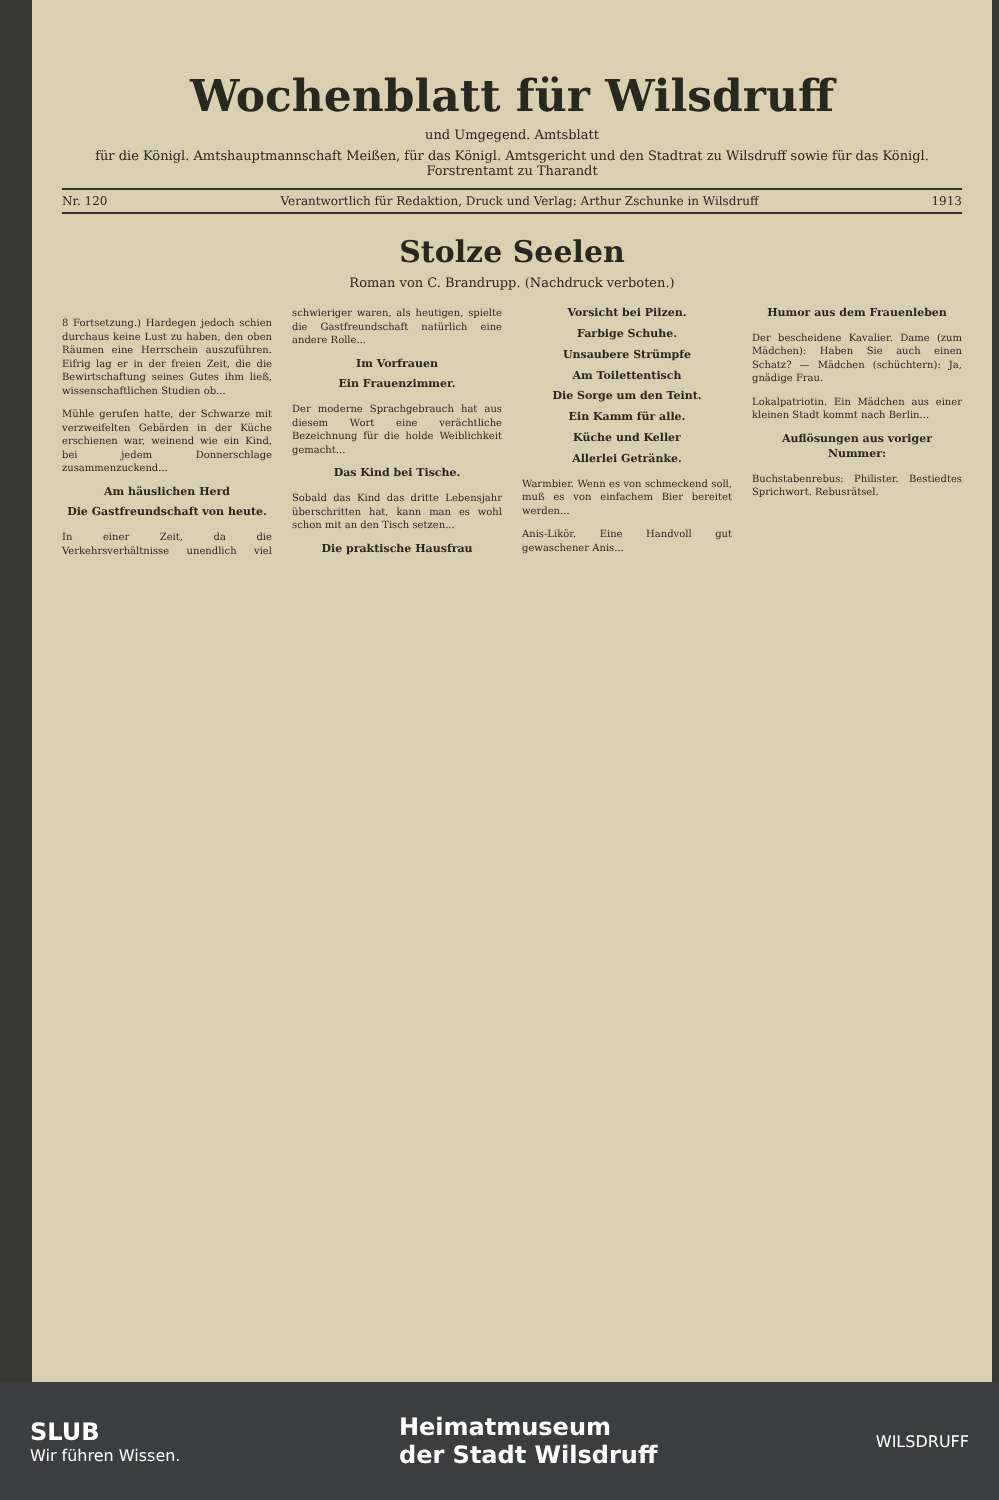Wochenblatt für Wilsdruff
und Umgegend. Amtsblatt
für die Königl. Amtshauptmannschaft Meißen, für das Königl. Amtsgericht und den Stadtrat zu Wilsdruff sowie für das Königl. Forstrentamt zu Tharandt
Nr. 120 Verantwortlich für Redaktion, Druck und Verlag: Arthur Zschunke in Wilsdruff 1913
Stolze Seelen
Roman von C. Brandrupp. (Nachdruck verboten.)
8 Fortsetzung.) Hardegen jedoch schien durchaus keine Lust zu haben, den oben Räumen eine Herrschein auszuführen. Eifrig lag er in der freien Zeit, die die Bewirtschaftung seines Gutes ihm ließ, wissenschaftlichen Studien ob...
Mühle gerufen hatte, der Schwarze mit verzweifelten Gebärden in der Küche erschienen war, weinend wie ein Kind, bei jedem Donnerschlage zusammenzuckend...
Am häuslichen Herd
Die Gastfreundschaft von heute.
In einer Zeit, da die Verkehrsverhältnisse unendlich viel schwieriger waren, als heutigen, spielte die Gastfreundschaft natürlich eine andere Rolle...
Im Vorfrauen
Ein Frauenzimmer.
Der moderne Sprachgebrauch hat aus diesem Wort eine verächtliche Bezeichnung für die holde Weiblichkeit gemacht...
Das Kind bei Tische.
Sobald das Kind das dritte Lebensjahr überschritten hat, kann man es wohl schon mit an den Tisch setzen...
Die praktische Hausfrau
Vorsicht bei Pilzen.
Farbige Schuhe.
Unsaubere Strümpfe
Am Toilettentisch
Die Sorge um den Teint.
Ein Kamm für alle.
Küche und Keller
Allerlei Getränke.
Warmbier. Wenn es von schmeckend soll, muß es von einfachem Bier bereitet werden...
Anis-Likör. Eine Handvoll gut gewaschener Anis...
Humor aus dem Frauenleben
Der bescheidene Kavalier. Dame (zum Mädchen): Haben Sie auch einen Schatz? — Mädchen (schüchtern): Ja, gnädige Frau.
Lokalpatriotin. Ein Mädchen aus einer kleinen Stadt kommt nach Berlin...
Auflösungen aus voriger Nummer:
Buchstabenrebus: Philister. Bestiedtes Sprichwort. Rebusrätsel.
SLUB
Wir führen Wissen.
Heimatmuseum
der Stadt Wilsdruff
WILSDRUFF